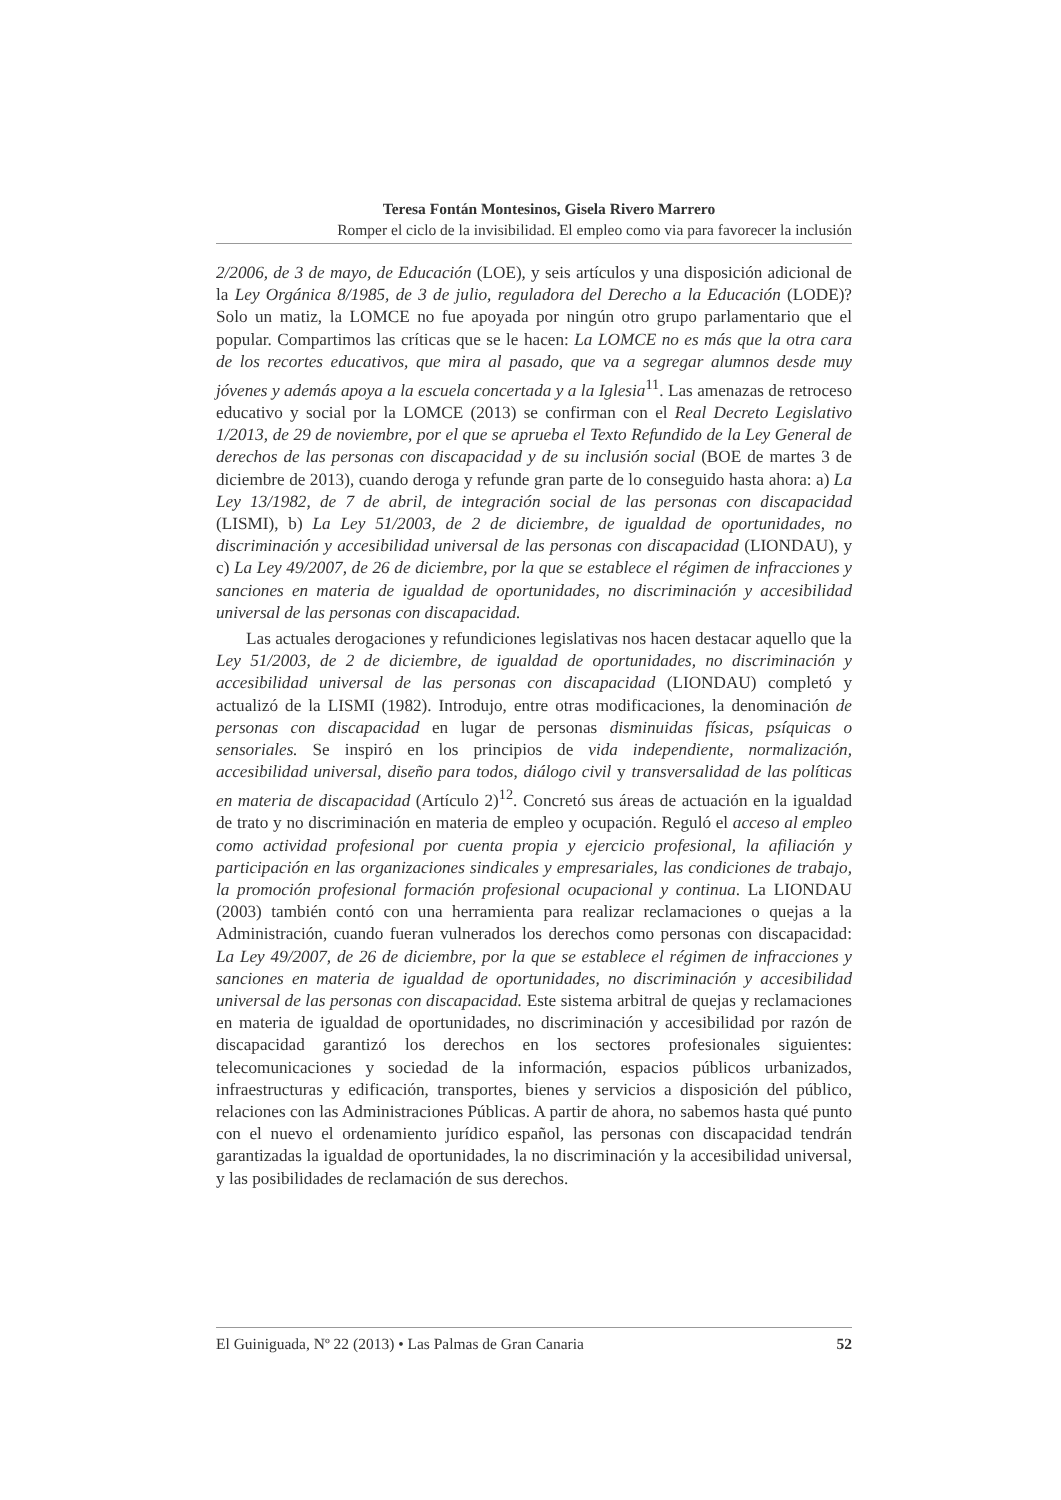Teresa Fontán Montesinos, Gisela Rivero Marrero
Romper el ciclo de la invisibilidad. El empleo como via para favorecer la inclusión
2/2006, de 3 de mayo, de Educación (LOE), y seis artículos y una disposición adicional de la Ley Orgánica 8/1985, de 3 de julio, reguladora del Derecho a la Educación (LODE)? Solo un matiz, la LOMCE no fue apoyada por ningún otro grupo parlamentario que el popular. Compartimos las críticas que se le hacen: La LOMCE no es más que la otra cara de los recortes educativos, que mira al pasado, que va a segregar alumnos desde muy jóvenes y además apoya a la escuela concertada y a la Iglesia<sup>11</sup>. Las amenazas de retroceso educativo y social por la LOMCE (2013) se confirman con el Real Decreto Legislativo 1/2013, de 29 de noviembre, por el que se aprueba el Texto Refundido de la Ley General de derechos de las personas con discapacidad y de su inclusión social (BOE de martes 3 de diciembre de 2013), cuando deroga y refunde gran parte de lo conseguido hasta ahora: a) La Ley 13/1982, de 7 de abril, de integración social de las personas con discapacidad (LISMI), b) La Ley 51/2003, de 2 de diciembre, de igualdad de oportunidades, no discriminación y accesibilidad universal de las personas con discapacidad (LIONDAU), y c) La Ley 49/2007, de 26 de diciembre, por la que se establece el régimen de infracciones y sanciones en materia de igualdad de oportunidades, no discriminación y accesibilidad universal de las personas con discapacidad.
Las actuales derogaciones y refundiciones legislativas nos hacen destacar aquello que la Ley 51/2003, de 2 de diciembre, de igualdad de oportunidades, no discriminación y accesibilidad universal de las personas con discapacidad (LIONDAU) completó y actualizó de la LISMI (1982). Introdujo, entre otras modificaciones, la denominación de personas con discapacidad en lugar de personas disminuidas físicas, psíquicas o sensoriales. Se inspiró en los principios de vida independiente, normalización, accesibilidad universal, diseño para todos, diálogo civil y transversalidad de las políticas en materia de discapacidad (Artículo 2)<sup>12</sup>. Concretó sus áreas de actuación en la igualdad de trato y no discriminación en materia de empleo y ocupación. Reguló el acceso al empleo como actividad profesional por cuenta propia y ejercicio profesional, la afiliación y participación en las organizaciones sindicales y empresariales, las condiciones de trabajo, la promoción profesional formación profesional ocupacional y continua. La LIONDAU (2003) también contó con una herramienta para realizar reclamaciones o quejas a la Administración, cuando fueran vulnerados los derechos como personas con discapacidad: La Ley 49/2007, de 26 de diciembre, por la que se establece el régimen de infracciones y sanciones en materia de igualdad de oportunidades, no discriminación y accesibilidad universal de las personas con discapacidad. Este sistema arbitral de quejas y reclamaciones en materia de igualdad de oportunidades, no discriminación y accesibilidad por razón de discapacidad garantizó los derechos en los sectores profesionales siguientes: telecomunicaciones y sociedad de la información, espacios públicos urbanizados, infraestructuras y edificación, transportes, bienes y servicios a disposición del público, relaciones con las Administraciones Públicas. A partir de ahora, no sabemos hasta qué punto con el nuevo el ordenamiento jurídico español, las personas con discapacidad tendrán garantizadas la igualdad de oportunidades, la no discriminación y la accesibilidad universal, y las posibilidades de reclamación de sus derechos.
El Guiniguada, Nº 22 (2013) • Las Palmas de Gran Canaria 52